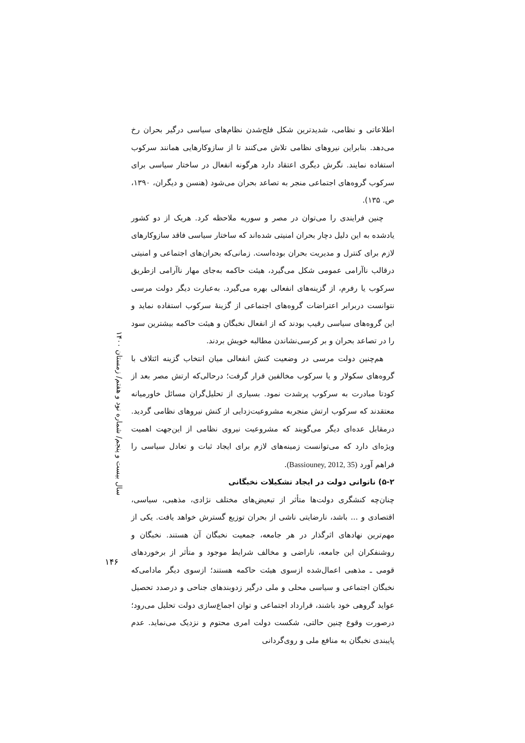سال بیست و پنجم/ شماره نود و هفتم/ زمستان ۱۴۰۰
اطلاعاتی و نظامی، شدیدترین شکل فلج‌شدن نظام‌های سیاسی درگیر بحران رخ می‌دهد. بنابراین نیروهای نظامی تلاش می‌کنند تا از سازوکارهایی همانند سرکوب استفاده نمایند. نگرش دیگری اعتقاد دارد هرگونه انفعال در ساختار سیاسی برای سرکوب گروه‌های اجتماعی منجر به تصاعد بحران می‌شود (هنسن و دیگران، ۱۳۹۰، ص. ۱۳۵).
چنین فرایندی را می‌توان در مصر و سوریه ملاحظه کرد. هریک از دو کشور یادشده به این دلیل دچار بحران امنیتی شده‌اند که ساختار سیاسی فاقد سازوکارهای لازم برای کنترل و مدیریت بحران بوده‌است. زمانی‌که بحران‌های اجتماعی و امنیتی درقالب ناآرامی عمومی شکل می‌گیرد، هیئت حاکمه به‌جای مهار ناآرامی ازطریق سرکوب یا رفرم، از گزینه‌های انفعالی بهره می‌گیرد. به‌عبارت دیگر دولت مرسی نتوانست دربرابر اعتراضات گروه‌های اجتماعی از گزینهٔ سرکوب استفاده نماید و این گروه‌های سیاسی رقیب بودند که از انفعال نخبگان و هیئت حاکمه بیشترین سود را در تصاعد بحران و بر کرسی‌نشاندن مطالبه خویش بردند.
هم‌چنین دولت مرسی در وضعیت کنش انفعالی میان انتخاب گزینه ائتلاف با گروه‌های سکولار و یا سرکوب مخالفین قرار گرفت؛ درحالی‌که ارتش مصر بعد از کودتا مبادرت به سرکوب پرشدت نمود. بسیاری از تحلیل‌گران مسائل خاورمیانه معتقدند که سرکوب ارتش منجربه مشروعیت‌زدایی از کنش نیروهای نظامی گردید. درمقابل عده‌ای دیگر می‌گویند که مشروعیت نیروی نظامی از این‌جهت اهمیت ویژه‌ای دارد که می‌توانست زمینه‌های لازم برای ایجاد ثبات و تعادل سیاسی را فراهم آورد (Bassiouney, 2012, 35).
۵-۲) ناتوانی دولت در ایجاد تشکیلات نخبگانی
چنان‌چه کنشگری دولت‌ها متأثر از تبعیض‌های مختلف نژادی، مذهبی، سیاسی، اقتصادی و ... باشد، نارضایتی ناشی از بحران توزیع گسترش خواهد یافت. یکی از مهم‌ترین نهادهای اثرگذار در هر جامعه، جمعیت نخبگان آن هستند. نخبگان و روشنفکران این جامعه، ناراضی و مخالف شرایط موجود و متأثر از برخوردهای قومی ـ مذهبی اعمال‌شده ازسوی هیئت حاکمه هستند؛ ازسوی دیگر مادامی‌که نخبگان اجتماعی و سیاسی محلی و ملی درگیر زدوبندهای جناحی و درصدد تحصیل عواید گروهی خود باشند، قرارداد اجتماعی و توان اجماع‌سازی دولت تحلیل می‌رود؛ درصورت وقوع چنین حالتی، شکست دولت امری محتوم و نزدیک می‌نماید. عدم پایبندی نخبگان به منافع ملی و روی‌گردانی
۱۴۶